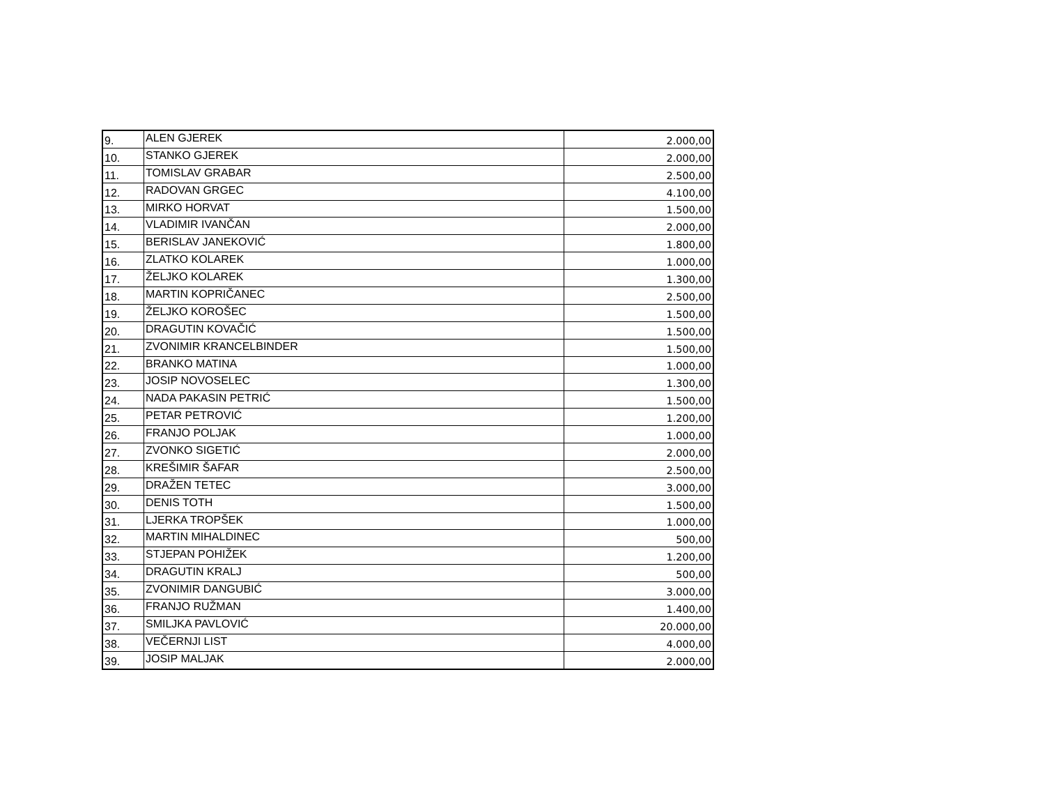| 9. | ALEN GJEREK | 2.000,00 |
| 10. | STANKO GJEREK | 2.000,00 |
| 11. | TOMISLAV GRABAR | 2.500,00 |
| 12. | RADOVAN GRGEC | 4.100,00 |
| 13. | MIRKO HORVAT | 1.500,00 |
| 14. | VLADIMIR IVANČAN | 2.000,00 |
| 15. | BERISLAV JANEKOVIĆ | 1.800,00 |
| 16. | ZLATKO KOLAREK | 1.000,00 |
| 17. | ŽELJKO KOLAREK | 1.300,00 |
| 18. | MARTIN KOPRIČANEC | 2.500,00 |
| 19. | ŽELJKO KOROŠEC | 1.500,00 |
| 20. | DRAGUTIN KOVAČIĆ | 1.500,00 |
| 21. | ZVONIMIR KRANCELBINDER | 1.500,00 |
| 22. | BRANKO MATINA | 1.000,00 |
| 23. | JOSIP NOVOSELEC | 1.300,00 |
| 24. | NADA PAKASIN PETRIĆ | 1.500,00 |
| 25. | PETAR PETROVIĆ | 1.200,00 |
| 26. | FRANJO POLJAK | 1.000,00 |
| 27. | ZVONKO SIGETIĆ | 2.000,00 |
| 28. | KREŠIMIR ŠAFAR | 2.500,00 |
| 29. | DRAŽEN TETEC | 3.000,00 |
| 30. | DENIS TOTH | 1.500,00 |
| 31. | LJERKA TROPŠEK | 1.000,00 |
| 32. | MARTIN MIHALDINEC | 500,00 |
| 33. | STJEPAN POHIŽEK | 1.200,00 |
| 34. | DRAGUTIN KRALJ | 500,00 |
| 35. | ZVONIMIR DANGUBIĆ | 3.000,00 |
| 36. | FRANJO RUŽMAN | 1.400,00 |
| 37. | SMILJKA PAVLOVIĆ | 20.000,00 |
| 38. | VEČERNJI LIST | 4.000,00 |
| 39. | JOSIP MALJAK | 2.000,00 |